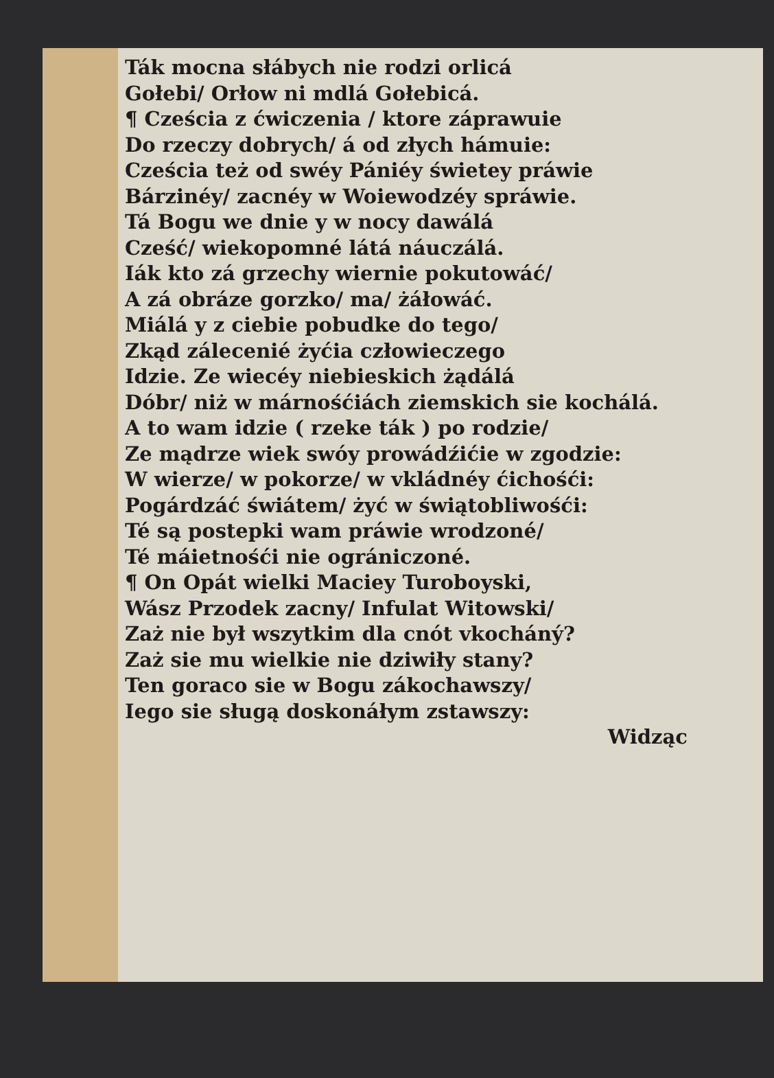Ták mocna słábych nie rodzi orlicá
Gołebi/ Orłow ni mdlá Gołebicá.
¶ Cześcia z ćwiczenia / ktore záprawuie
Do rzeczy dobrych/ á od złych hámuie:
Cześcia też od swéy Pániéy świetey práwie
Bárzinéy/ zacnéy w Woiewodzéy spráwie.
Tá Bogu we dnie y w nocy dawálá
Cześć/ wiekopomné látá náuczálá.
Iák kto zá grzechy wiernie pokutowáć/
A zá obráze gorzko/ ma/ żáłowáć.
Miálá y z ciebie pobudke do tego/
Zkąd zálecenié żyćia człowieczego
Idzie. Ze wiecéy niebieskich żądálá
Dóbr/ niż w márnośćiách ziemskich sie kochálá.
A to wam idzie ( rzeke ták ) po rodzie/
Ze mądrze wiek swóy prowádźićie w zgodzie:
W wierze/ w pokorze/ w vkládnéy ćichośći:
Pogárdzáć świátem/ żyć w świątobliwośći:
Té są postepki wam práwie wrodzoné/
Té máietnośći nie ográniczoné.
¶ On Opát wielki Maciey Turoboyski,
Wász Przodek zacny/ Infulat Witowski/
Zaż nie był wszytkim dla cnót vkocháný?
Zaż sie mu wielkie nie dziwiły stany?
Ten goraco sie w Bogu zákochawszy/
Iego sie sługą doskonáłym zstawszy:
Widząc